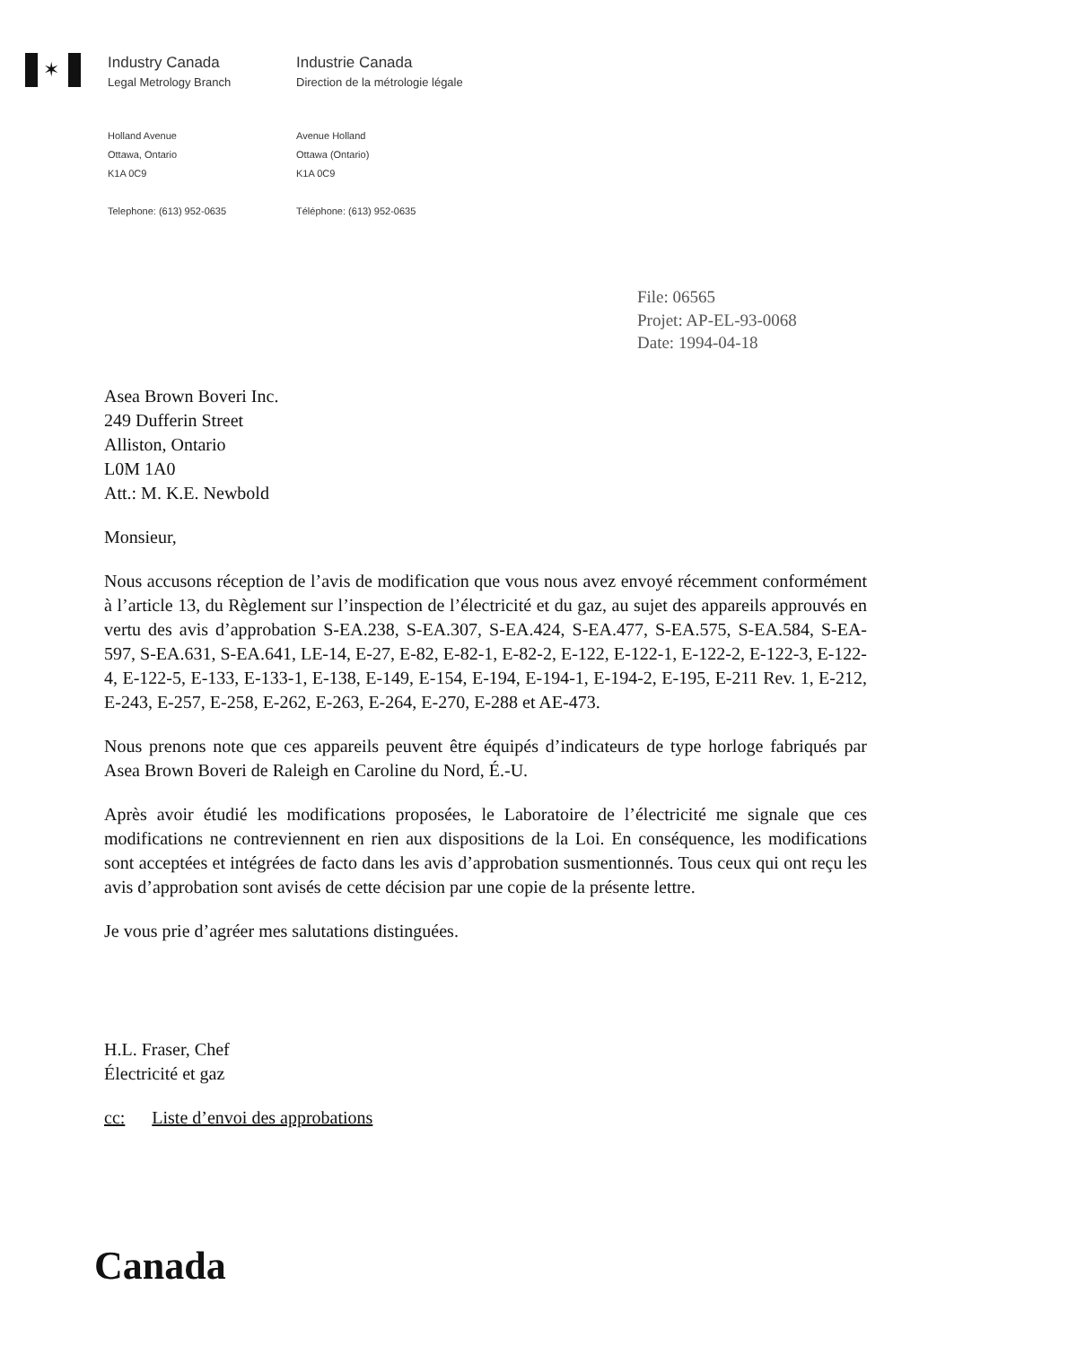✶
Industry Canada
Legal Metrology Branch
Holland Avenue
Ottawa, Ontario
K1A 0C9
Telephone: (613) 952-0635
Industrie Canada
Direction de la métrologie légale
Avenue Holland
Ottawa (Ontario)
K1A 0C9
Téléphone: (613) 952-0635
File: 06565
Projet: AP-EL-93-0068
Date: 1994-04-18
Asea Brown Boveri Inc.
249 Dufferin Street
Alliston, Ontario
L0M 1A0
Att.: M. K.E. Newbold
Monsieur,
Nous accusons réception de l’avis de modification que vous nous avez envoyé récemment conformément à l’article 13, du Règlement sur l’inspection de l’électricité et du gaz, au sujet des appareils approuvés en vertu des avis d’approbation S-EA.238, S-EA.307, S-EA.424, S-EA.477, S-EA.575, S-EA.584, S-EA-597, S-EA.631, S-EA.641, LE-14, E-27, E-82, E-82-1, E-82-2, E-122, E-122-1, E-122-2, E-122-3, E-122-4, E-122-5, E-133, E-133-1, E-138, E-149, E-154, E-194, E-194-1, E-194-2, E-195, E-211 Rev. 1, E-212, E-243, E-257, E-258, E-262, E-263, E-264, E-270, E-288 et AE-473.
Nous prenons note que ces appareils peuvent être équipés d’indicateurs de type horloge fabriqués par Asea Brown Boveri de Raleigh en Caroline du Nord, É.-U.
Après avoir étudié les modifications proposées, le Laboratoire de l’électricité me signale que ces modifications ne contreviennent en rien aux dispositions de la Loi. En conséquence, les modifications sont acceptées et intégrées de facto dans les avis d’approbation susmentionnés. Tous ceux qui ont reçu les avis d’approbation sont avisés de cette décision par une copie de la présente lettre.
Je vous prie d’agréer mes salutations distinguées.
H.L. Fraser, Chef
Électricité et gaz
cc: Liste d’envoi des approbations
Canada